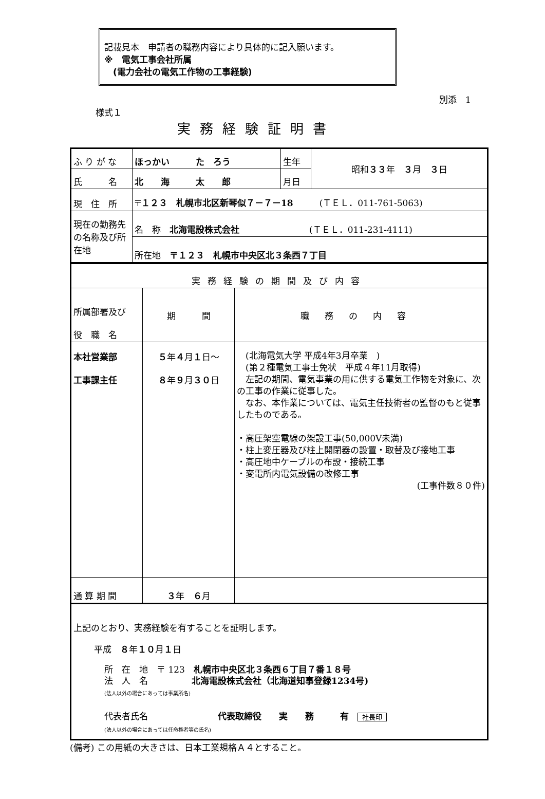記載見本　申請者の職務内容により具体的に記入願います。
※　電気工事会社所属
　(電力会社の電気工作物の工事経験)
別添　1
様式１
実務経験証明書
| ふ り が な | ほっかい た ろう | 生年 | 昭和 ３３ 年 ３ 月 ３ 日 |
| 氏 名 | 北 海 太 郎 | 月日 | |
| 現 住 所 | 〒 １２３ 札幌市北区新琴似７－７－18 (ＴＥＬ．011-761-5063) | | |
| 現在の勤務先の名称及び所在地 | 名 称 北海電設株式会社 (ＴＥＬ．011-231-4111) | | |
| | 所在地 〒１２３ 札幌市中央区北３条西７丁目 | | |
| 実務経験の期間及び内容 | | |
| 所属部署及び 役 職 名 | 期 間 | 職務の内容 |
| 本社営業部 工事課主任 | ５ 年 ４ 月 １ 日～ ８ 年 ９ 月 ３０ 日 | (北海電気大学 平成4年3月卒業 ) (第２種電気工事士免状 平成４年11月取得) 左記の期間、電気事業の用に供する電気工作物を対象に、次の工事の作業に従事した。 なお、本作業については、電気主任技術者の監督のもと従事したものである。 ・高圧架空電線の架設工事(50,000V未満) ・柱上変圧器及び柱上開閉器の設置・取替及び接地工事 ・高圧地中ケーブルの布設・接続工事 ・変電所内電気設備の改修工事 (工事件数８０件) |
| 通 算 期 間 | ３ 年 ６ 月 | |
上記のとおり、実務経験を有することを証明します。
平成　８年１０月１日
所　在　地　〒 123　札幌市中央区北３条西６丁目７番１８号
法　人　名　　　　　北海電設株式会社（北海道知事登録1234号)
(法人以外の場合にあっては事業所名)
代表者氏名　　　　　　　　代表取締役　　実　　務　　　有　社長印
(法人以外の場合にあっては任命権者等の氏名)
(備考) この用紙の大きさは、日本工業規格Ａ４とすること。